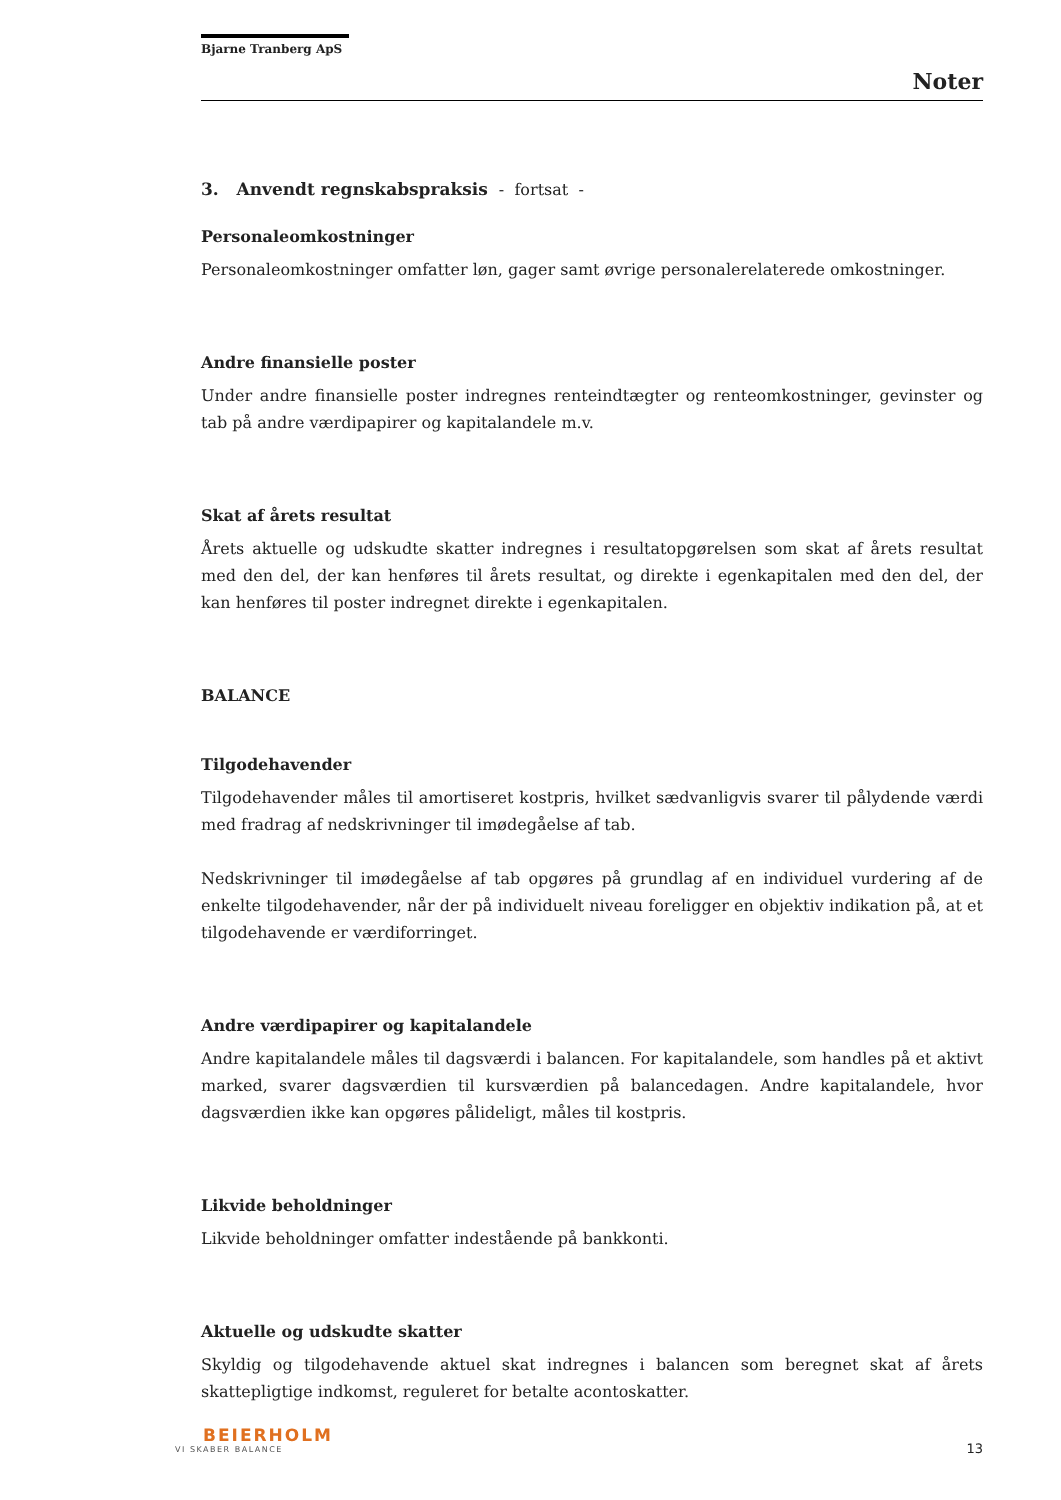Bjarne Tranberg ApS
Noter
3. Anvendt regnskabspraksis - fortsat -
Personaleomkostninger
Personaleomkostninger omfatter løn, gager samt øvrige personalerelaterede omkostninger.
Andre finansielle poster
Under andre finansielle poster indregnes renteindtægter og renteomkostninger, gevinster og tab på andre værdipapirer og kapitalandele m.v.
Skat af årets resultat
Årets aktuelle og udskudte skatter indregnes i resultatopgørelsen som skat af årets resultat med den del, der kan henføres til årets resultat, og direkte i egenkapitalen med den del, der kan henføres til poster indregnet direkte i egenkapitalen.
BALANCE
Tilgodehavender
Tilgodehavender måles til amortiseret kostpris, hvilket sædvanligvis svarer til pålydende værdi med fradrag af nedskrivninger til imødegåelse af tab.
Nedskrivninger til imødegåelse af tab opgøres på grundlag af en individuel vurdering af de enkelte tilgodehavender, når der på individuelt niveau foreligger en objektiv indikation på, at et tilgodehavende er værdiforringet.
Andre værdipapirer og kapitalandele
Andre kapitalandele måles til dagsværdi i balancen. For kapitalandele, som handles på et aktivt marked, svarer dagsværdien til kursværdien på balancedagen. Andre kapitalandele, hvor dagsværdien ikke kan opgøres pålideligt, måles til kostpris.
Likvide beholdninger
Likvide beholdninger omfatter indestående på bankkonti.
Aktuelle og udskudte skatter
Skyldig og tilgodehavende aktuel skat indregnes i balancen som beregnet skat af årets skattepligtige indkomst, reguleret for betalte acontoskatter.
BEIERHOLM
VI SKABER BALANCE
13